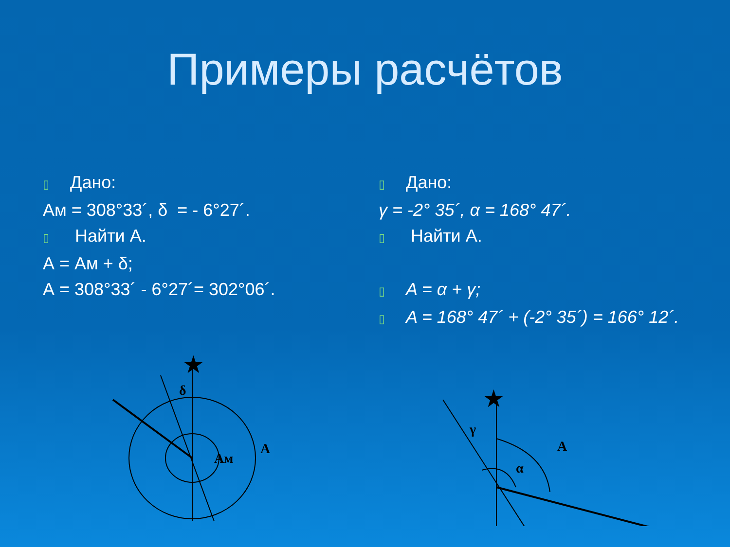Примеры расчётов
▯ Дано:
Ам = 308°33´, δ = - 6°27´.
▯ Найти А.
А = Ам + δ;
А = 308°33´ - 6°27´= 302°06´.
▯ Дано:
γ = -2° 35´, α = 168° 47´.
▯ Найти А.
▯ A = α + γ;
▯ A = 168° 47´ + (-2° 35´) = 166° 12´.
δ
Aм
A
★
γ
α
A
★